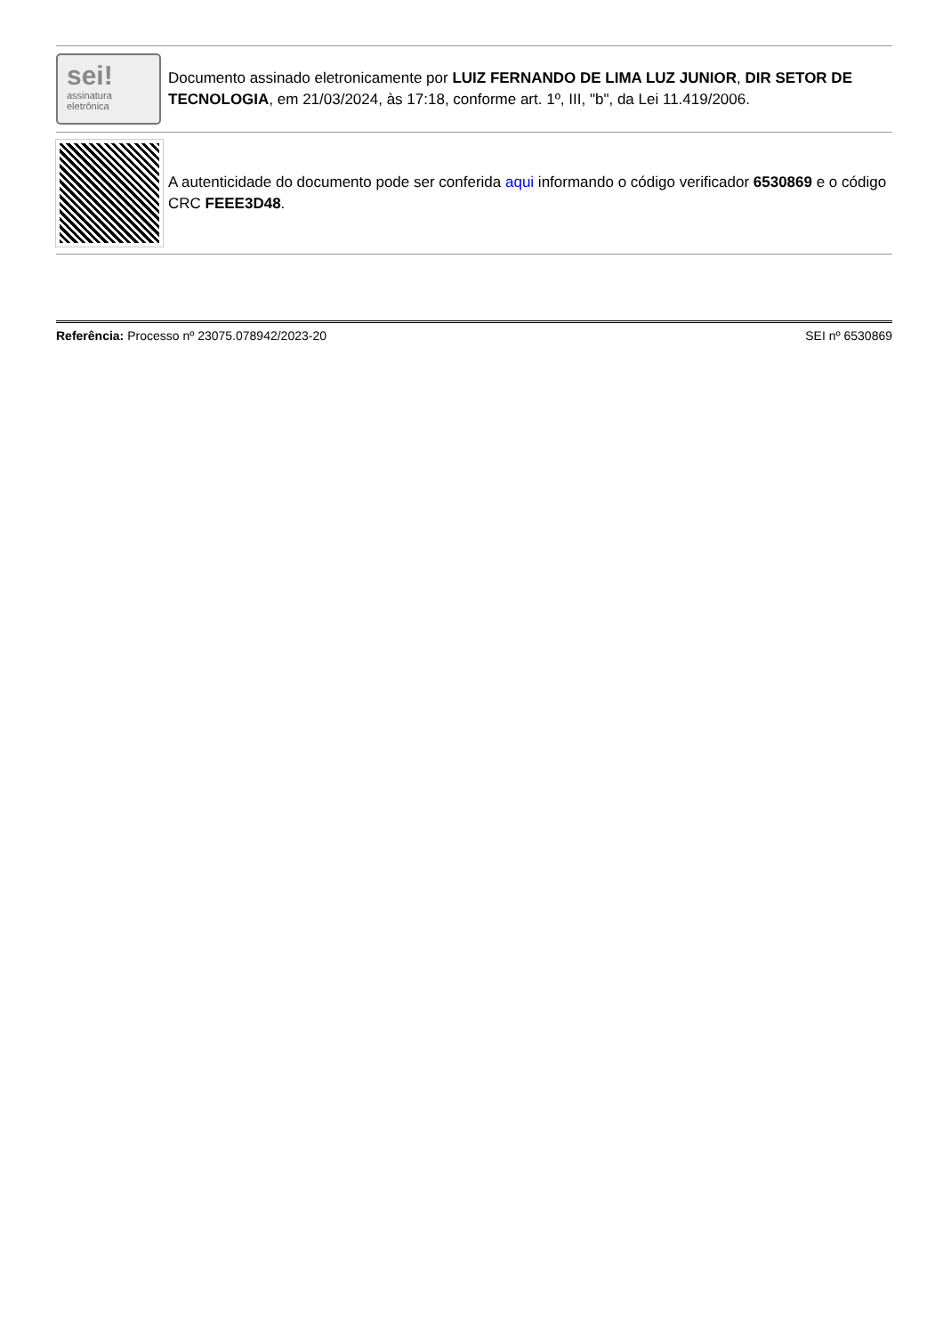sei!
assinatura
eletrônica
Documento assinado eletronicamente por LUIZ FERNANDO DE LIMA LUZ JUNIOR, DIR SETOR DE TECNOLOGIA, em 21/03/2024, às 17:18, conforme art. 1º, III, "b", da Lei 11.419/2006.
A autenticidade do documento pode ser conferida aqui informando o código verificador 6530869 e o código CRC FEEE3D48.
Referência: Processo nº 23075.078942/2023-20 SEI nº 6530869